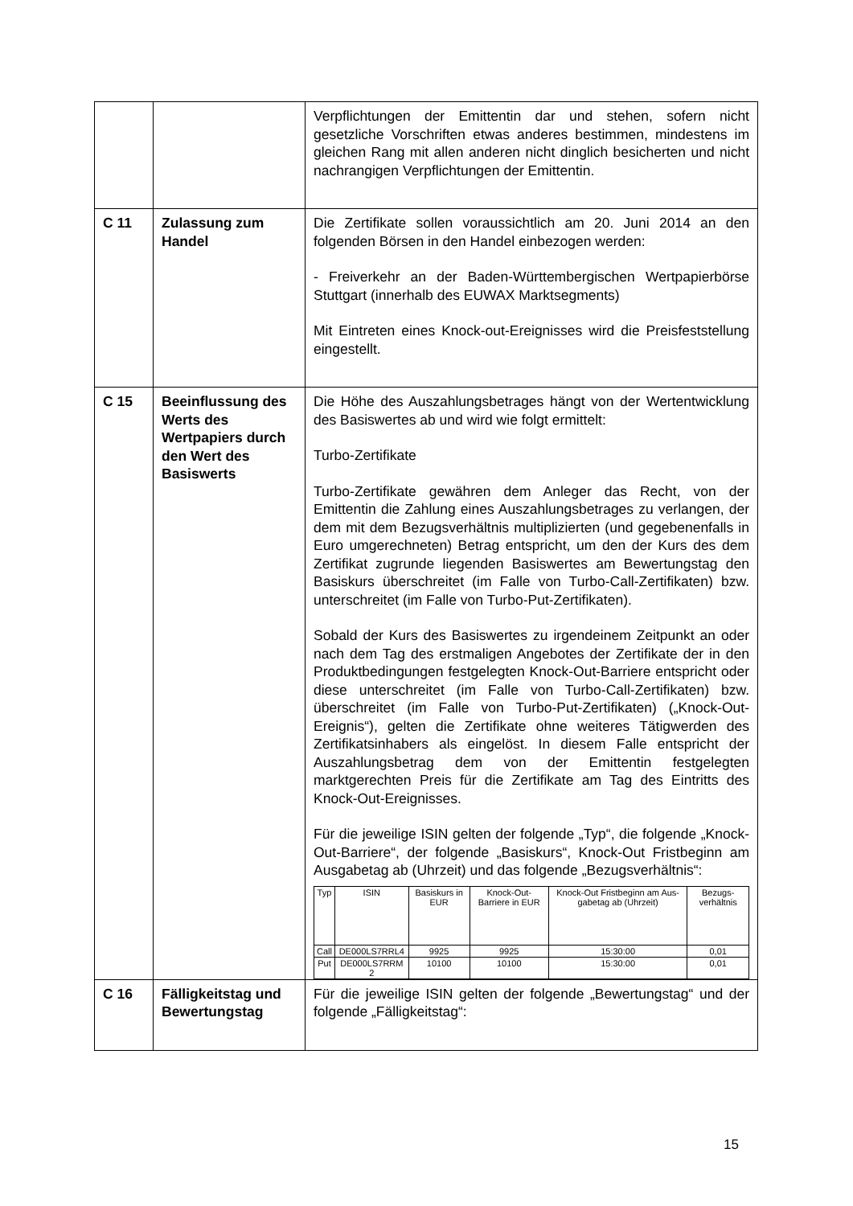| | | Verpflichtungen der Emittentin dar und stehen, sofern nicht gesetzliche Vorschriften etwas anderes bestimmen, mindestens im gleichen Rang mit allen anderen nicht dinglich besicherten und nicht nachrangigen Verpflichtungen der Emittentin. |
| C 11 | Zulassung zum Handel | Die Zertifikate sollen voraussichtlich am 20. Juni 2014 an den folgenden Börsen in den Handel einbezogen werden: - Freiverkehr an der Baden-Württembergischen Wertpapierbörse Stuttgart (innerhalb des EUWAX Marktsegments) Mit Eintreten eines Knock-out-Ereignisses wird die Preisfeststellung eingestellt. |
| C 15 | Beeinflussung des Werts des Wertpapiers durch den Wert des Basiswerts | Die Höhe des Auszahlungsbetrages hängt von der Wertentwicklung des Basiswertes ab und wird wie folgt ermittelt: Turbo-Zertifikate Turbo-Zertifikate gewähren dem Anleger das Recht, von der Emittentin die Zahlung eines Auszahlungsbetrages zu verlangen, der dem mit dem Bezugsverhältnis multiplizierten (und gegebenenfalls in Euro umgerechneten) Betrag entspricht, um den der Kurs des dem Zertifikat zugrunde liegenden Basiswertes am Bewertungstag den Basiskurs überschreitet (im Falle von Turbo-Call-Zertifikaten) bzw. unterschreitet (im Falle von Turbo-Put-Zertifikaten). Sobald der Kurs des Basiswertes zu irgendeinem Zeitpunkt an oder nach dem Tag des erstmaligen Angebotes der Zertifikate der in den Produktbedingungen festgelegten Knock-Out-Barriere entspricht oder diese unterschreitet (im Falle von Turbo-Call-Zertifikaten) bzw. überschreitet (im Falle von Turbo-Put-Zertifikaten) („Knock-Out-Ereignis“), gelten die Zertifikate ohne weiteres Tätigwerden des Zertifikatsinhabers als eingelöst. In diesem Falle entspricht der Auszahlungsbetrag dem von der Emittentin festgelegten marktgerechten Preis für die Zertifikate am Tag des Eintritts des Knock-Out-Ereignisses. Für die jeweilige ISIN gelten der folgende „Typ“, die folgende „Knock-Out-Barriere“, der folgende „Basiskurs“, Knock-Out Fristbeginn am Ausgabetag ab (Uhrzeit) und das folgende „Bezugsverhältnis“: / Typ / ISIN / Basiskurs in EUR / Knock-Out-Barriere in EUR / Knock-Out Fristbeginn am Aus-gabetag ab (Uhrzeit) / Bezugs-verhältnis / / --- / --- / --- / --- / --- / --- / / Call / DE000LS7RRL4 / 9925 / 9925 / 15:30:00 / 0,01 / / Put / DE000LS7RRM 2 / 10100 / 10100 / 15:30:00 / 0,01 / |
| C 16 | Fälligkeitstag und Bewertungstag | Für die jeweilige ISIN gelten der folgende „Bewertungstag“ und der folgende „Fälligkeitstag“: |
15